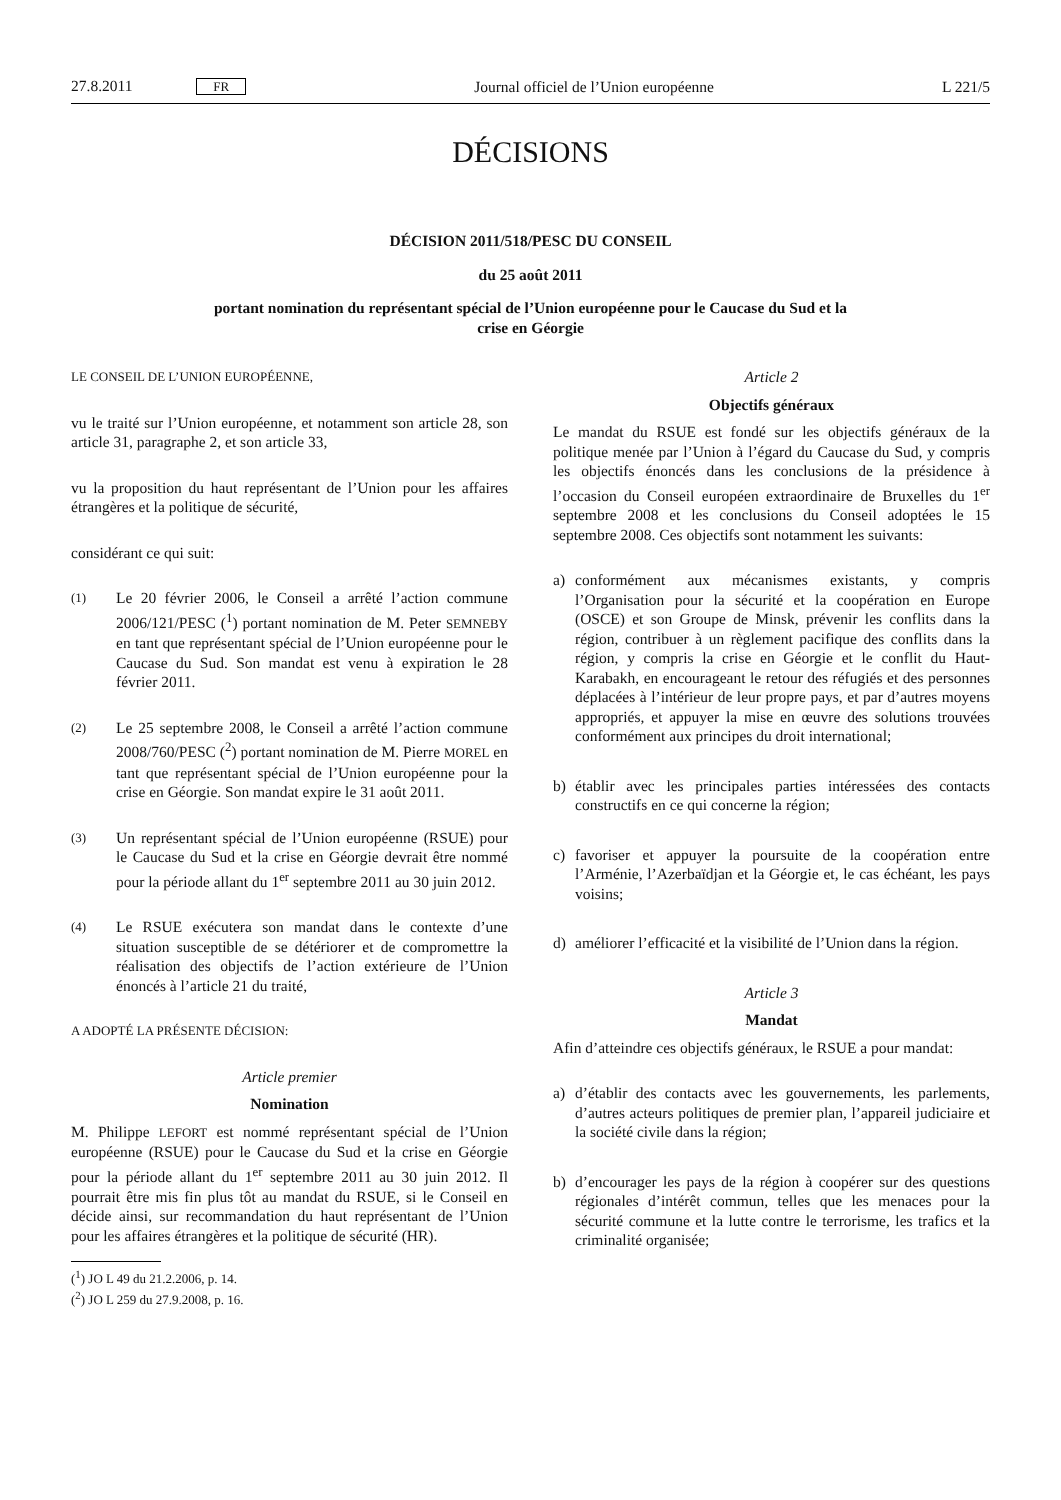27.8.2011 FR Journal officiel de l’Union européenne L 221/5
DÉCISIONS
DÉCISION 2011/518/PESC DU CONSEIL
du 25 août 2011
portant nomination du représentant spécial de l’Union européenne pour le Caucase du Sud et la
crise en Géorgie
LE CONSEIL DE L’UNION EUROPÉENNE,
vu le traité sur l’Union européenne, et notamment son article 28, son article 31, paragraphe 2, et son article 33,
vu la proposition du haut représentant de l’Union pour les affaires étrangères et la politique de sécurité,
considérant ce qui suit:
(1)
Le 20 février 2006, le Conseil a arrêté l’action commune 2006/121/PESC (<sup>1</sup>) portant nomination de M. Peter SEMNEBY en tant que représentant spécial de l’Union européenne pour le Caucase du Sud. Son mandat est venu à expiration le 28 février 2011.
(2)
Le 25 septembre 2008, le Conseil a arrêté l’action commune 2008/760/PESC (<sup>2</sup>) portant nomination de M. Pierre MOREL en tant que représentant spécial de l’Union européenne pour la crise en Géorgie. Son mandat expire le 31 août 2011.
(3)
Un représentant spécial de l’Union européenne (RSUE) pour le Caucase du Sud et la crise en Géorgie devrait être nommé pour la période allant du 1<sup>er</sup> septembre 2011 au 30 juin 2012.
(4)
Le RSUE exécutera son mandat dans le contexte d’une situation susceptible de se détériorer et de compromettre la réalisation des objectifs de l’action extérieure de l’Union énoncés à l’article 21 du traité,
A ADOPTÉ LA PRÉSENTE DÉCISION:
Article premier
Nomination
M. Philippe LEFORT est nommé représentant spécial de l’Union européenne (RSUE) pour le Caucase du Sud et la crise en Géorgie pour la période allant du 1<sup>er</sup> septembre 2011 au 30 juin 2012. Il pourrait être mis fin plus tôt au mandat du RSUE, si le Conseil en décide ainsi, sur recommandation du haut représentant de l’Union pour les affaires étrangères et la politique de sécurité (HR).
(<sup>1</sup>) JO L 49 du 21.2.2006, p. 14.
(<sup>2</sup>) JO L 259 du 27.9.2008, p. 16.
Article 2
Objectifs généraux
Le mandat du RSUE est fondé sur les objectifs généraux de la politique menée par l’Union à l’égard du Caucase du Sud, y compris les objectifs énoncés dans les conclusions de la présidence à l’occasion du Conseil européen extraordinaire de Bruxelles du 1<sup>er</sup> septembre 2008 et les conclusions du Conseil adoptées le 15 septembre 2008. Ces objectifs sont notamment les suivants:
a) conformément aux mécanismes existants, y compris l’Organisation pour la sécurité et la coopération en Europe (OSCE) et son Groupe de Minsk, prévenir les conflits dans la région, contribuer à un règlement pacifique des conflits dans la région, y compris la crise en Géorgie et le conflit du Haut-Karabakh, en encourageant le retour des réfugiés et des personnes déplacées à l’intérieur de leur propre pays, et par d’autres moyens appropriés, et appuyer la mise en œuvre des solutions trouvées conformément aux principes du droit international;
b) établir avec les principales parties intéressées des contacts constructifs en ce qui concerne la région;
c) favoriser et appuyer la poursuite de la coopération entre l’Arménie, l’Azerbaïdjan et la Géorgie et, le cas échéant, les pays voisins;
d) améliorer l’efficacité et la visibilité de l’Union dans la région.
Article 3
Mandat
Afin d’atteindre ces objectifs généraux, le RSUE a pour mandat:
a) d’établir des contacts avec les gouvernements, les parlements, d’autres acteurs politiques de premier plan, l’appareil judiciaire et la société civile dans la région;
b) d’encourager les pays de la région à coopérer sur des questions régionales d’intérêt commun, telles que les menaces pour la sécurité commune et la lutte contre le terrorisme, les trafics et la criminalité organisée;